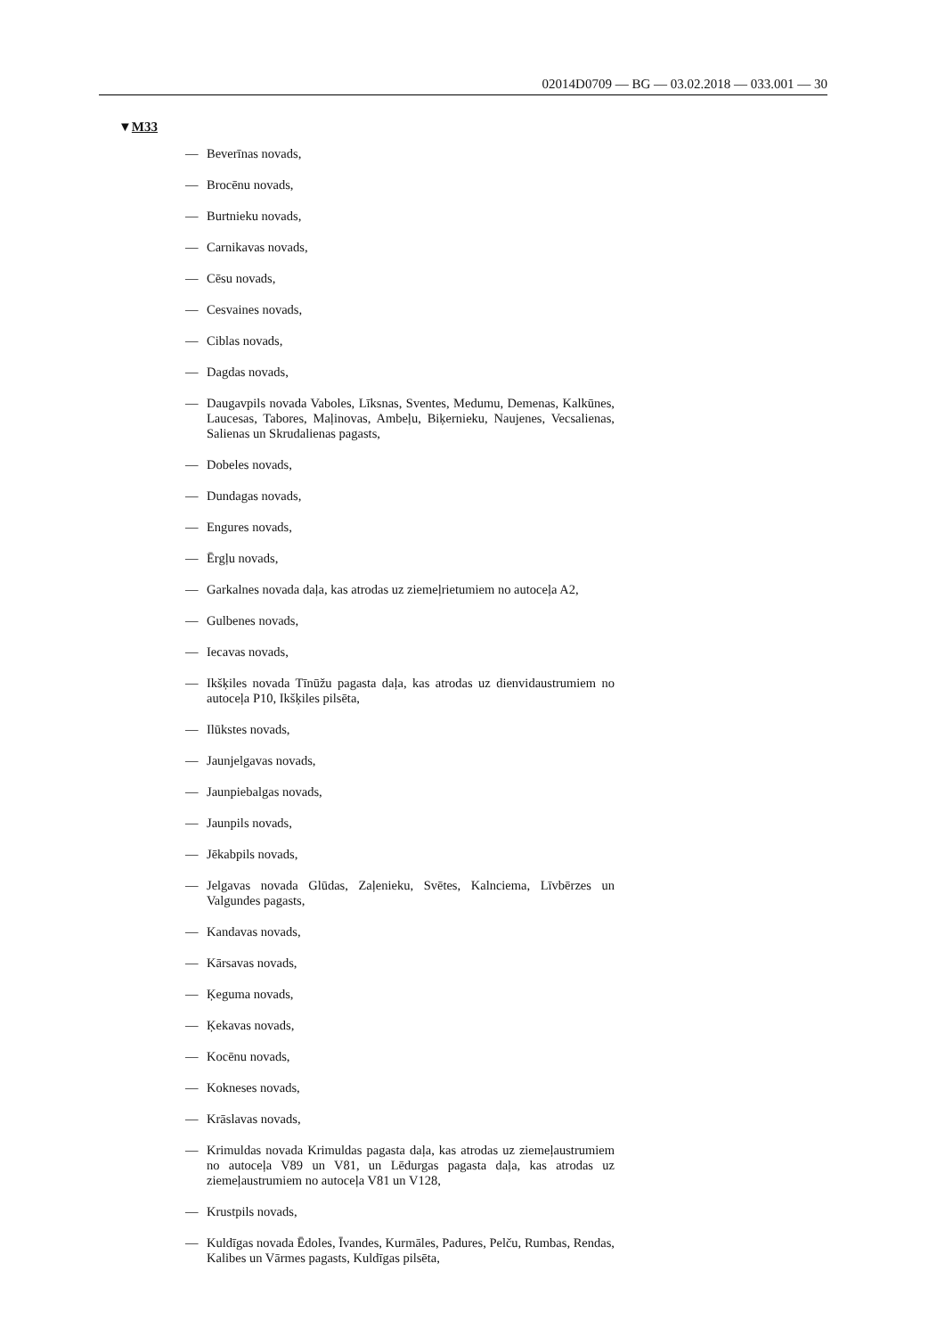02014D0709 — BG — 03.02.2018 — 033.001 — 30
▼M33
— Beverīnas novads,
— Brocēnu novads,
— Burtnieku novads,
— Carnikavas novads,
— Cēsu novads,
— Cesvaines novads,
— Ciblas novads,
— Dagdas novads,
— Daugavpils novada Vaboles, Līksnas, Sventes, Medumu, Demenas, Kalkūnes, Laucesas, Tabores, Maļinovas, Ambeļu, Biķernieku, Naujenes, Vecsalienas, Salienas un Skrudalienas pagasts,
— Dobeles novads,
— Dundagas novads,
— Engures novads,
— Ērgļu novads,
— Garkalnes novada daļa, kas atrodas uz ziemeļrietumiem no autoceļa A2,
— Gulbenes novads,
— Iecavas novads,
— Ikšķiles novada Tīnūžu pagasta daļa, kas atrodas uz dienvidaustrumiem no autoceļa P10, Ikšķiles pilsēta,
— Ilūkstes novads,
— Jaunjelgavas novads,
— Jaunpiebalgas novads,
— Jaunpils novads,
— Jēkabpils novads,
— Jelgavas novada Glūdas, Zaļenieku, Svētes, Kalnciema, Līvbērzes un Valgundes pagasts,
— Kandavas novads,
— Kārsavas novads,
— Ķeguma novads,
— Ķekavas novads,
— Kocēnu novads,
— Kokneses novads,
— Krāslavas novads,
— Krimuldas novada Krimuldas pagasta daļa, kas atrodas uz ziemeļaustrumiem no autoceļa V89 un V81, un Lēdurgas pagasta daļa, kas atrodas uz ziemeļaustrumiem no autoceļa V81 un V128,
— Krustpils novads,
— Kuldīgas novada Ēdoles, Īvandes, Kurmāles, Padures, Pelču, Rumbas, Rendas, Kalibes un Vārmes pagasts, Kuldīgas pilsēta,